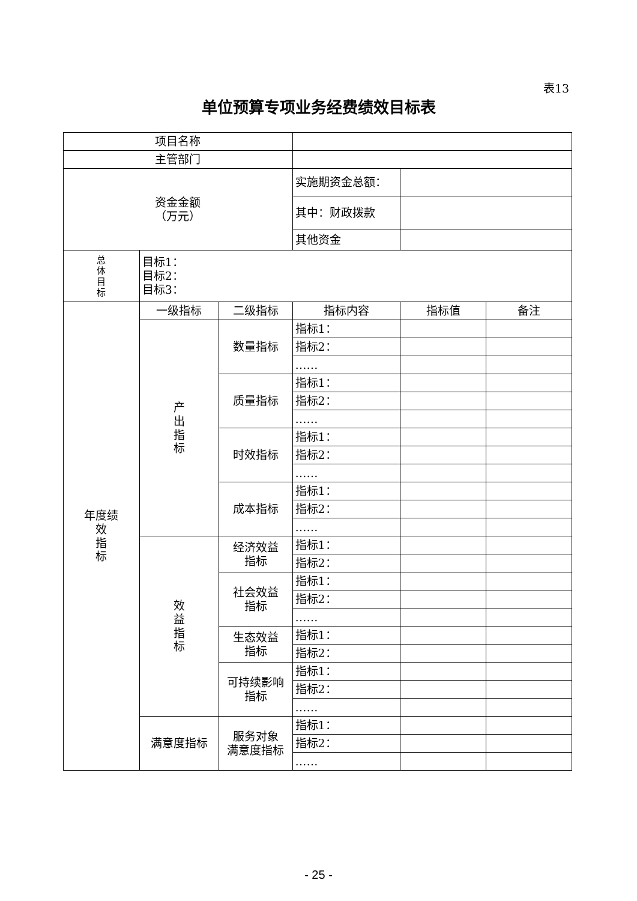表13
单位预算专项业务经费绩效目标表
| 项目名称 | | | | | |
| 主管部门 | | | | | |
| 资金金额 （万元） | | | 实施期资金总额： | | |
| | | | 其中：财政拨款 | | |
| | | | 其他资金 | | |
| 总 体 目 标 | 目标1： 目标2： 目标3： | | | | |
| 年度绩 效 指 标 | 一级指标 | 二级指标 | 指标内容 | 指标值 | 备注 |
| | 产 出 指 标 | 数量指标 | 指标1： | | |
| | | | 指标2： | | |
| | | | …… | | |
| | | 质量指标 | 指标1： | | |
| | | | 指标2： | | |
| | | | …… | | |
| | | 时效指标 | 指标1： | | |
| | | | 指标2： | | |
| | | | …… | | |
| | | 成本指标 | 指标1： | | |
| | | | 指标2： | | |
| | | | …… | | |
| | 效 益 指 标 | 经济效益 指标 | 指标1： | | |
| | | | 指标2： | | |
| | | 社会效益 指标 | 指标1： | | |
| | | | 指标2： | | |
| | | | …… | | |
| | | 生态效益 指标 | 指标1： | | |
| | | | 指标2： | | |
| | | 可持续影响 指标 | 指标1： | | |
| | | | 指标2： | | |
| | | | …… | | |
| | 满意度指标 | 服务对象 满意度指标 | 指标1： | | |
| | | | 指标2： | | |
| | | | …… | | |
- 25 -